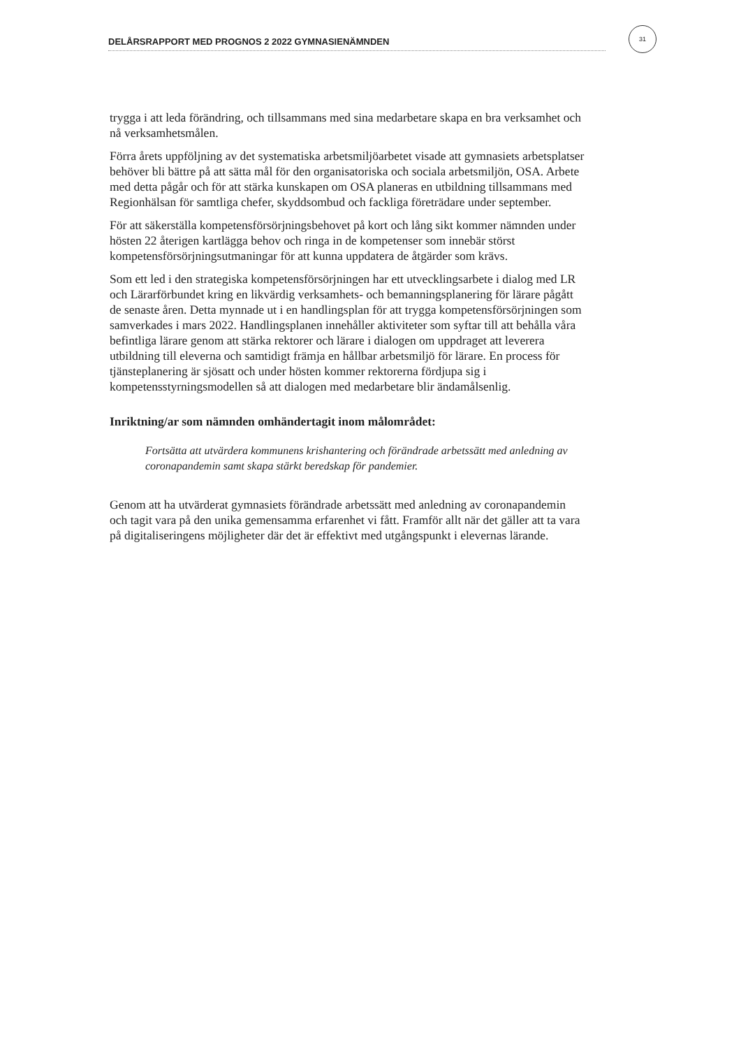DELÅRSRAPPORT MED PROGNOS 2 2022 GYMNASIENÄMNDEN
31
trygga i att leda förändring, och tillsammans med sina medarbetare skapa en bra verksamhet och nå verksamhetsmålen.
Förra årets uppföljning av det systematiska arbetsmiljöarbetet visade att gymnasiets arbetsplatser behöver bli bättre på att sätta mål för den organisatoriska och sociala arbetsmiljön, OSA. Arbete med detta pågår och för att stärka kunskapen om OSA planeras en utbildning tillsammans med Regionhälsan för samtliga chefer, skyddsombud och fackliga företrädare under september.
För att säkerställa kompetensförsörjningsbehovet på kort och lång sikt kommer nämnden under hösten 22 återigen kartlägga behov och ringa in de kompetenser som innebär störst kompetensförsörjningsutmaningar för att kunna uppdatera de åtgärder som krävs.
Som ett led i den strategiska kompetensförsörjningen har ett utvecklingsarbete i dialog med LR och Lärarförbundet kring en likvärdig verksamhets- och bemanningsplanering för lärare pågått de senaste åren. Detta mynnade ut i en handlingsplan för att trygga kompetensförsörjningen som samverkades i mars 2022. Handlingsplanen innehåller aktiviteter som syftar till att behålla våra befintliga lärare genom att stärka rektorer och lärare i dialogen om uppdraget att leverera utbildning till eleverna och samtidigt främja en hållbar arbetsmiljö för lärare. En process för tjänsteplanering är sjösatt och under hösten kommer rektorerna fördjupa sig i kompetensstyrningsmodellen så att dialogen med medarbetare blir ändamålsenlig.
Inriktning/ar som nämnden omhändertagit inom målområdet:
Fortsätta att utvärdera kommunens krishantering och förändrade arbetssätt med anledning av coronapandemin samt skapa stärkt beredskap för pandemier.
Genom att ha utvärderat gymnasiets förändrade arbetssätt med anledning av coronapandemin och tagit vara på den unika gemensamma erfarenhet vi fått. Framför allt när det gäller att ta vara på digitaliseringens möjligheter där det är effektivt med utgångspunkt i elevernas lärande.